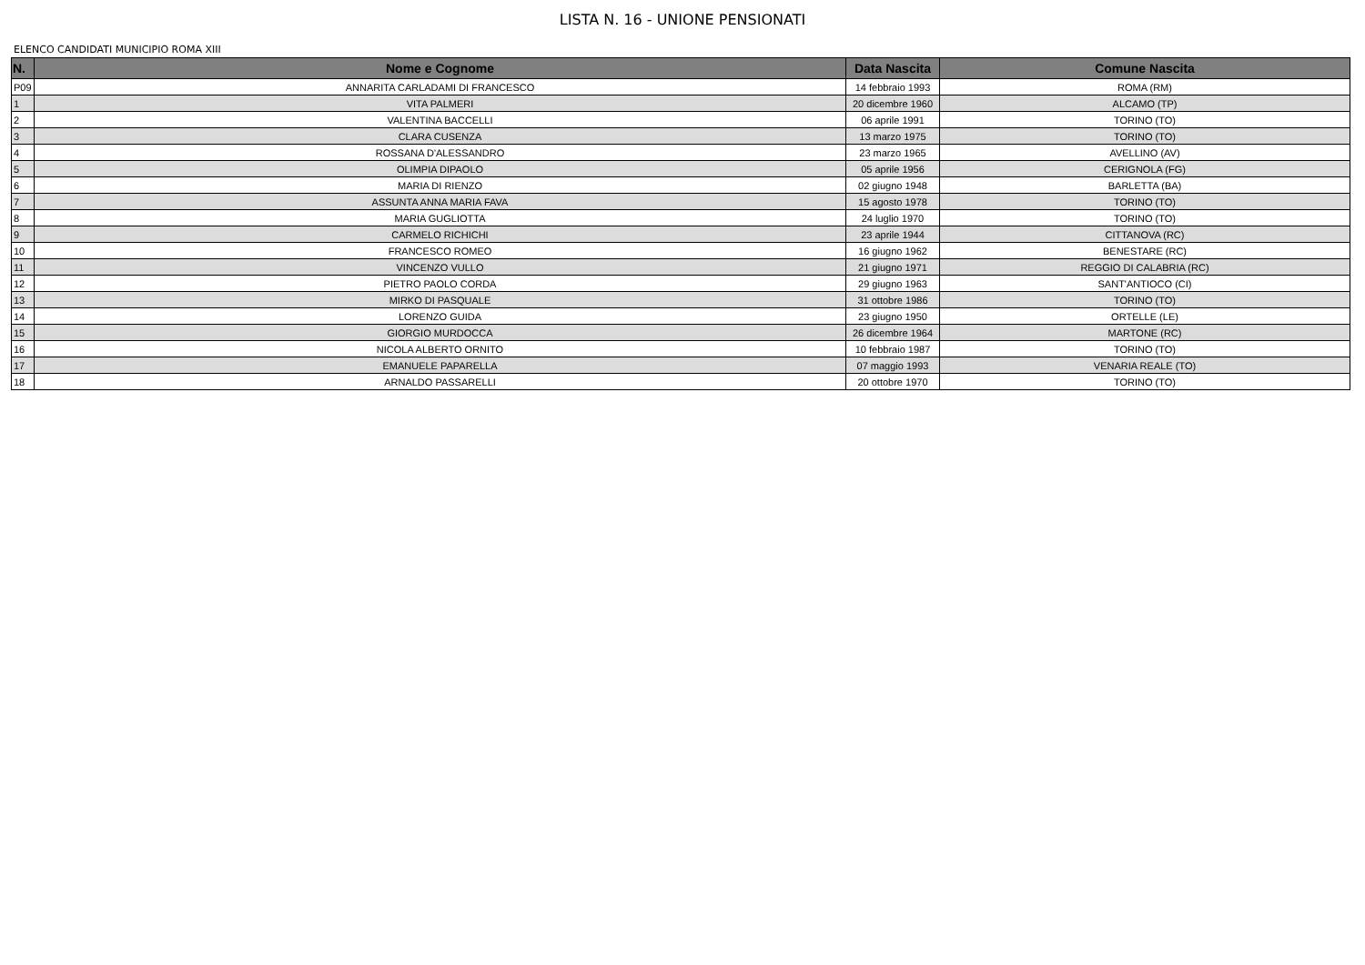LISTA N. 16 - UNIONE PENSIONATI
ELENCO CANDIDATI MUNICIPIO ROMA XIII
| N. | Nome e Cognome | Data Nascita | Comune Nascita |
| --- | --- | --- | --- |
| P09 | ANNARITA CARLADAMI DI FRANCESCO | 14 febbraio 1993 | ROMA (RM) |
| 1 | VITA PALMERI | 20 dicembre 1960 | ALCAMO (TP) |
| 2 | VALENTINA BACCELLI | 06 aprile 1991 | TORINO (TO) |
| 3 | CLARA CUSENZA | 13 marzo 1975 | TORINO (TO) |
| 4 | ROSSANA D'ALESSANDRO | 23 marzo 1965 | AVELLINO (AV) |
| 5 | OLIMPIA DIPAOLO | 05 aprile 1956 | CERIGNOLA (FG) |
| 6 | MARIA DI RIENZO | 02 giugno 1948 | BARLETTA (BA) |
| 7 | ASSUNTA ANNA MARIA FAVA | 15 agosto 1978 | TORINO (TO) |
| 8 | MARIA GUGLIOTTA | 24 luglio 1970 | TORINO (TO) |
| 9 | CARMELO RICHICHI | 23 aprile 1944 | CITTANOVA (RC) |
| 10 | FRANCESCO ROMEO | 16 giugno 1962 | BENESTARE (RC) |
| 11 | VINCENZO VULLO | 21 giugno 1971 | REGGIO DI CALABRIA (RC) |
| 12 | PIETRO PAOLO CORDA | 29 giugno 1963 | SANT'ANTIOCO (CI) |
| 13 | MIRKO DI PASQUALE | 31 ottobre 1986 | TORINO (TO) |
| 14 | LORENZO GUIDA | 23 giugno 1950 | ORTELLE (LE) |
| 15 | GIORGIO MURDOCCA | 26 dicembre 1964 | MARTONE (RC) |
| 16 | NICOLA ALBERTO ORNITO | 10 febbraio 1987 | TORINO (TO) |
| 17 | EMANUELE PAPARELLA | 07 maggio 1993 | VENARIA REALE (TO) |
| 18 | ARNALDO PASSARELLI | 20 ottobre 1970 | TORINO (TO) |